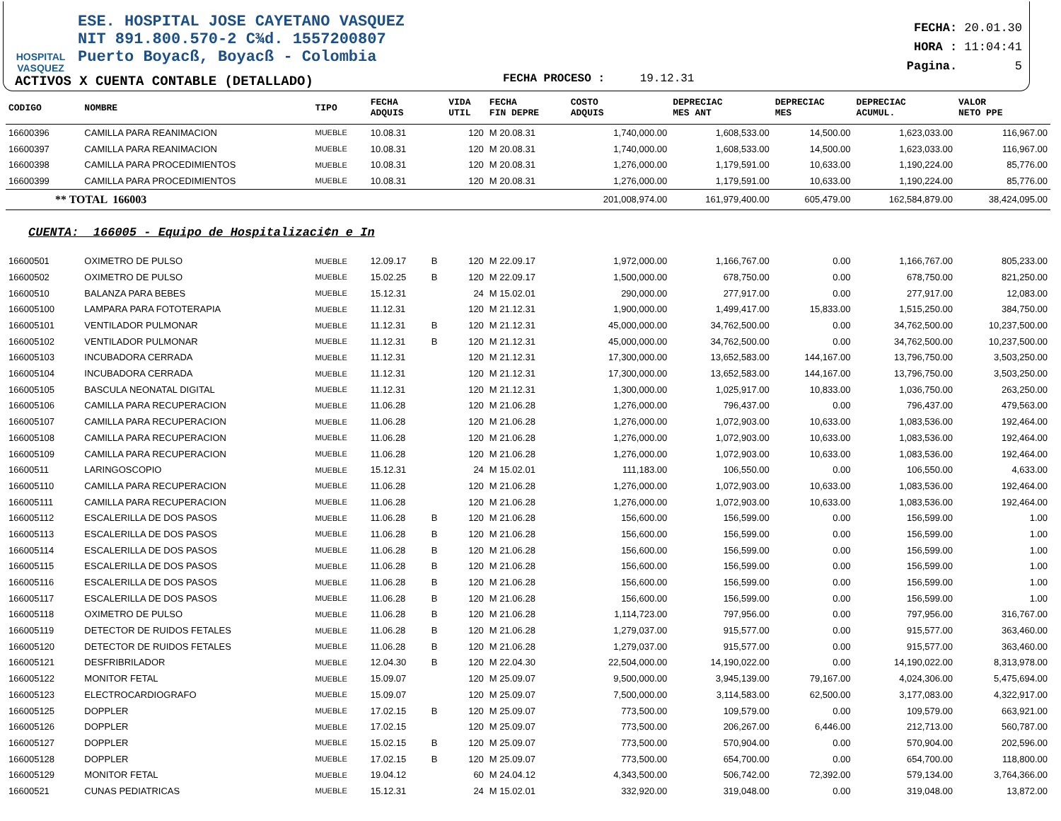HOSPITAL
VASQUEZ
ESE. HOSPITAL JOSE CAYETANO VASQUEZ
NIT 891.800.570-2 C¾d. 1557200807
Puerto Boyacß, Boyacß - Colombia
FECHA: 20.01.30
HORA : 11:04:41
Pagina. 5
ACTIVOS X CUENTA CONTABLE (DETALLADO)
FECHA PROCESO : 19.12.31
| CODIGO | NOMBRE | TIPO | FECHA ADQUIS | | VIDA UTIL | FECHA FIN DEPRE | COSTO ADQUIS | DEPRECIAC MES ANT | DEPRECIAC MES | DEPRECIAC ACUMUL. | VALOR NETO PPE |
| --- | --- | --- | --- | --- | --- | --- | --- | --- | --- | --- | --- |
| 16600396 | CAMILLA PARA REANIMACION | MUEBLE | 10.08.31 | | 120 | M 20.08.31 | 1,740,000.00 | 1,608,533.00 | 14,500.00 | 1,623,033.00 | 116,967.00 |
| 16600397 | CAMILLA PARA REANIMACION | MUEBLE | 10.08.31 | | 120 | M 20.08.31 | 1,740,000.00 | 1,608,533.00 | 14,500.00 | 1,623,033.00 | 116,967.00 |
| 16600398 | CAMILLA PARA PROCEDIMIENTOS | MUEBLE | 10.08.31 | | 120 | M 20.08.31 | 1,276,000.00 | 1,179,591.00 | 10,633.00 | 1,190,224.00 | 85,776.00 |
| 16600399 | CAMILLA PARA PROCEDIMIENTOS | MUEBLE | 10.08.31 | | 120 | M 20.08.31 | 1,276,000.00 | 1,179,591.00 | 10,633.00 | 1,190,224.00 | 85,776.00 |
| ** TOTAL 166003 | | | | | | | 201,008,974.00 | 161,979,400.00 | 605,479.00 | 162,584,879.00 | 38,424,095.00 |
| CUENTA: 166005 - Equipo de Hospitalizaci¢n e In | | | | | | | | | | | |
| 16600501 | OXIMETRO DE PULSO | MUEBLE | 12.09.17 | B | 120 | M 22.09.17 | 1,972,000.00 | 1,166,767.00 | 0.00 | 1,166,767.00 | 805,233.00 |
| 16600502 | OXIMETRO DE PULSO | MUEBLE | 15.02.25 | B | 120 | M 22.09.17 | 1,500,000.00 | 678,750.00 | 0.00 | 678,750.00 | 821,250.00 |
| 16600510 | BALANZA PARA BEBES | MUEBLE | 15.12.31 | | 24 | M 15.02.01 | 290,000.00 | 277,917.00 | 0.00 | 277,917.00 | 12,083.00 |
| 166005100 | LAMPARA PARA FOTOTERAPIA | MUEBLE | 11.12.31 | | 120 | M 21.12.31 | 1,900,000.00 | 1,499,417.00 | 15,833.00 | 1,515,250.00 | 384,750.00 |
| 166005101 | VENTILADOR PULMONAR | MUEBLE | 11.12.31 | B | 120 | M 21.12.31 | 45,000,000.00 | 34,762,500.00 | 0.00 | 34,762,500.00 | 10,237,500.00 |
| 166005102 | VENTILADOR PULMONAR | MUEBLE | 11.12.31 | B | 120 | M 21.12.31 | 45,000,000.00 | 34,762,500.00 | 0.00 | 34,762,500.00 | 10,237,500.00 |
| 166005103 | INCUBADORA CERRADA | MUEBLE | 11.12.31 | | 120 | M 21.12.31 | 17,300,000.00 | 13,652,583.00 | 144,167.00 | 13,796,750.00 | 3,503,250.00 |
| 166005104 | INCUBADORA CERRADA | MUEBLE | 11.12.31 | | 120 | M 21.12.31 | 17,300,000.00 | 13,652,583.00 | 144,167.00 | 13,796,750.00 | 3,503,250.00 |
| 166005105 | BASCULA NEONATAL DIGITAL | MUEBLE | 11.12.31 | | 120 | M 21.12.31 | 1,300,000.00 | 1,025,917.00 | 10,833.00 | 1,036,750.00 | 263,250.00 |
| 166005106 | CAMILLA PARA RECUPERACION | MUEBLE | 11.06.28 | | 120 | M 21.06.28 | 1,276,000.00 | 796,437.00 | 0.00 | 796,437.00 | 479,563.00 |
| 166005107 | CAMILLA PARA RECUPERACION | MUEBLE | 11.06.28 | | 120 | M 21.06.28 | 1,276,000.00 | 1,072,903.00 | 10,633.00 | 1,083,536.00 | 192,464.00 |
| 166005108 | CAMILLA PARA RECUPERACION | MUEBLE | 11.06.28 | | 120 | M 21.06.28 | 1,276,000.00 | 1,072,903.00 | 10,633.00 | 1,083,536.00 | 192,464.00 |
| 166005109 | CAMILLA PARA RECUPERACION | MUEBLE | 11.06.28 | | 120 | M 21.06.28 | 1,276,000.00 | 1,072,903.00 | 10,633.00 | 1,083,536.00 | 192,464.00 |
| 16600511 | LARINGOSCOPIO | MUEBLE | 15.12.31 | | 24 | M 15.02.01 | 111,183.00 | 106,550.00 | 0.00 | 106,550.00 | 4,633.00 |
| 166005110 | CAMILLA PARA RECUPERACION | MUEBLE | 11.06.28 | | 120 | M 21.06.28 | 1,276,000.00 | 1,072,903.00 | 10,633.00 | 1,083,536.00 | 192,464.00 |
| 166005111 | CAMILLA PARA RECUPERACION | MUEBLE | 11.06.28 | | 120 | M 21.06.28 | 1,276,000.00 | 1,072,903.00 | 10,633.00 | 1,083,536.00 | 192,464.00 |
| 166005112 | ESCALERILLA DE DOS PASOS | MUEBLE | 11.06.28 | B | 120 | M 21.06.28 | 156,600.00 | 156,599.00 | 0.00 | 156,599.00 | 1.00 |
| 166005113 | ESCALERILLA DE DOS PASOS | MUEBLE | 11.06.28 | B | 120 | M 21.06.28 | 156,600.00 | 156,599.00 | 0.00 | 156,599.00 | 1.00 |
| 166005114 | ESCALERILLA DE DOS PASOS | MUEBLE | 11.06.28 | B | 120 | M 21.06.28 | 156,600.00 | 156,599.00 | 0.00 | 156,599.00 | 1.00 |
| 166005115 | ESCALERILLA DE DOS PASOS | MUEBLE | 11.06.28 | B | 120 | M 21.06.28 | 156,600.00 | 156,599.00 | 0.00 | 156,599.00 | 1.00 |
| 166005116 | ESCALERILLA DE DOS PASOS | MUEBLE | 11.06.28 | B | 120 | M 21.06.28 | 156,600.00 | 156,599.00 | 0.00 | 156,599.00 | 1.00 |
| 166005117 | ESCALERILLA DE DOS PASOS | MUEBLE | 11.06.28 | B | 120 | M 21.06.28 | 156,600.00 | 156,599.00 | 0.00 | 156,599.00 | 1.00 |
| 166005118 | OXIMETRO DE PULSO | MUEBLE | 11.06.28 | B | 120 | M 21.06.28 | 1,114,723.00 | 797,956.00 | 0.00 | 797,956.00 | 316,767.00 |
| 166005119 | DETECTOR DE RUIDOS FETALES | MUEBLE | 11.06.28 | B | 120 | M 21.06.28 | 1,279,037.00 | 915,577.00 | 0.00 | 915,577.00 | 363,460.00 |
| 166005120 | DETECTOR DE RUIDOS FETALES | MUEBLE | 11.06.28 | B | 120 | M 21.06.28 | 1,279,037.00 | 915,577.00 | 0.00 | 915,577.00 | 363,460.00 |
| 166005121 | DESFRIBRILADOR | MUEBLE | 12.04.30 | B | 120 | M 22.04.30 | 22,504,000.00 | 14,190,022.00 | 0.00 | 14,190,022.00 | 8,313,978.00 |
| 166005122 | MONITOR FETAL | MUEBLE | 15.09.07 | | 120 | M 25.09.07 | 9,500,000.00 | 3,945,139.00 | 79,167.00 | 4,024,306.00 | 5,475,694.00 |
| 166005123 | ELECTROCARDIOGRAFO | MUEBLE | 15.09.07 | | 120 | M 25.09.07 | 7,500,000.00 | 3,114,583.00 | 62,500.00 | 3,177,083.00 | 4,322,917.00 |
| 166005125 | DOPPLER | MUEBLE | 17.02.15 | B | 120 | M 25.09.07 | 773,500.00 | 109,579.00 | 0.00 | 109,579.00 | 663,921.00 |
| 166005126 | DOPPLER | MUEBLE | 17.02.15 | | 120 | M 25.09.07 | 773,500.00 | 206,267.00 | 6,446.00 | 212,713.00 | 560,787.00 |
| 166005127 | DOPPLER | MUEBLE | 15.02.15 | B | 120 | M 25.09.07 | 773,500.00 | 570,904.00 | 0.00 | 570,904.00 | 202,596.00 |
| 166005128 | DOPPLER | MUEBLE | 17.02.15 | B | 120 | M 25.09.07 | 773,500.00 | 654,700.00 | 0.00 | 654,700.00 | 118,800.00 |
| 166005129 | MONITOR FETAL | MUEBLE | 19.04.12 | | 60 | M 24.04.12 | 4,343,500.00 | 506,742.00 | 72,392.00 | 579,134.00 | 3,764,366.00 |
| 16600521 | CUNAS PEDIATRICAS | MUEBLE | 15.12.31 | | 24 | M 15.02.01 | 332,920.00 | 319,048.00 | 0.00 | 319,048.00 | 13,872.00 |